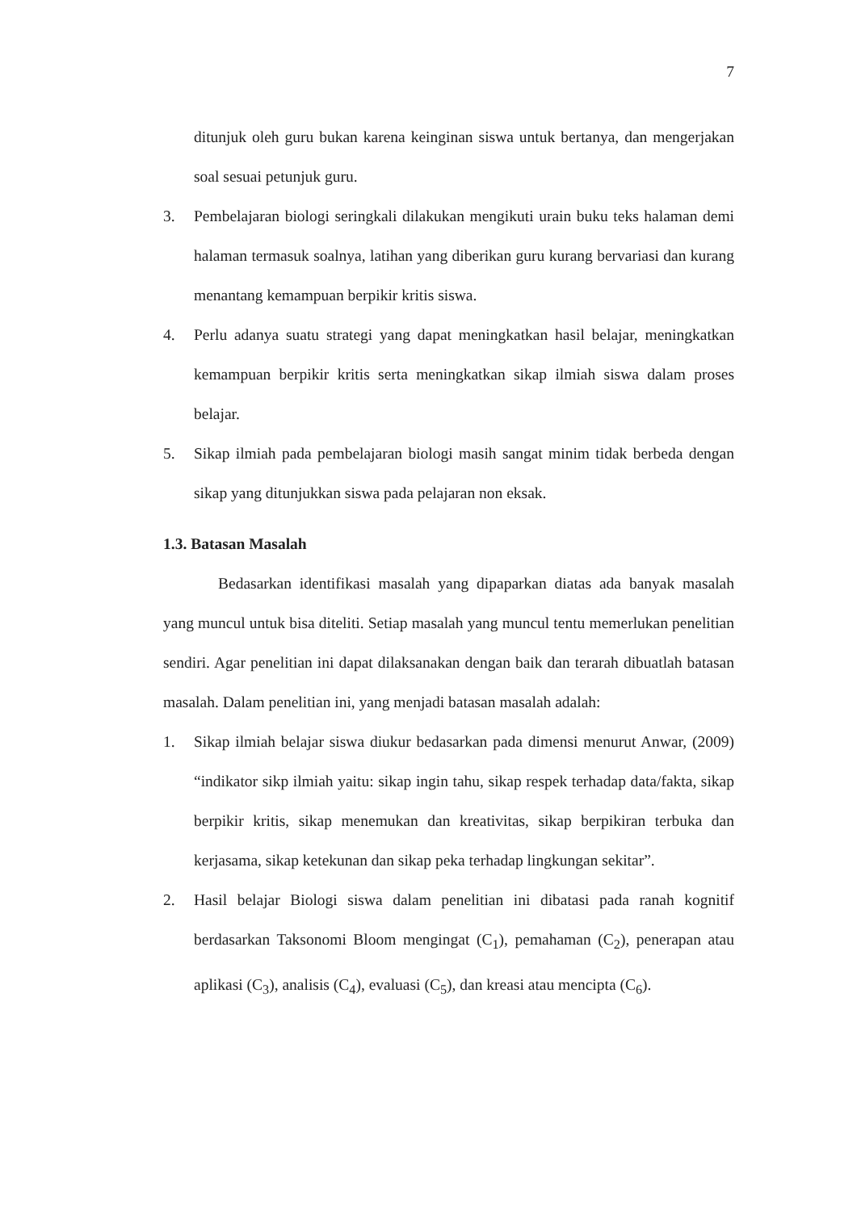7
ditunjuk oleh guru bukan karena keinginan siswa untuk bertanya, dan mengerjakan soal sesuai petunjuk guru.
3. Pembelajaran biologi seringkali dilakukan mengikuti urain buku teks halaman demi halaman termasuk soalnya, latihan yang diberikan guru kurang bervariasi dan kurang menantang kemampuan berpikir kritis siswa.
4. Perlu adanya suatu strategi yang dapat meningkatkan hasil belajar, meningkatkan kemampuan berpikir kritis serta meningkatkan sikap ilmiah siswa dalam proses belajar.
5. Sikap ilmiah pada pembelajaran biologi masih sangat minim tidak berbeda dengan sikap yang ditunjukkan siswa pada pelajaran non eksak.
1.3. Batasan Masalah
Bedasarkan identifikasi masalah yang dipaparkan diatas ada banyak masalah yang muncul untuk bisa diteliti. Setiap masalah yang muncul tentu memerlukan penelitian sendiri. Agar penelitian ini dapat dilaksanakan dengan baik dan terarah dibuatlah batasan masalah. Dalam penelitian ini, yang menjadi batasan masalah adalah:
1. Sikap ilmiah belajar siswa diukur bedasarkan pada dimensi menurut Anwar, (2009) “indikator sikp ilmiah yaitu: sikap ingin tahu, sikap respek terhadap data/fakta, sikap berpikir kritis, sikap menemukan dan kreativitas, sikap berpikiran terbuka dan kerjasama, sikap ketekunan dan sikap peka terhadap lingkungan sekitar”.
2. Hasil belajar Biologi siswa dalam penelitian ini dibatasi pada ranah kognitif berdasarkan Taksonomi Bloom mengingat (C<sub>1</sub>), pemahaman (C<sub>2</sub>), penerapan atau aplikasi (C<sub>3</sub>), analisis (C<sub>4</sub>), evaluasi (C<sub>5</sub>), dan kreasi atau mencipta (C<sub>6</sub>).